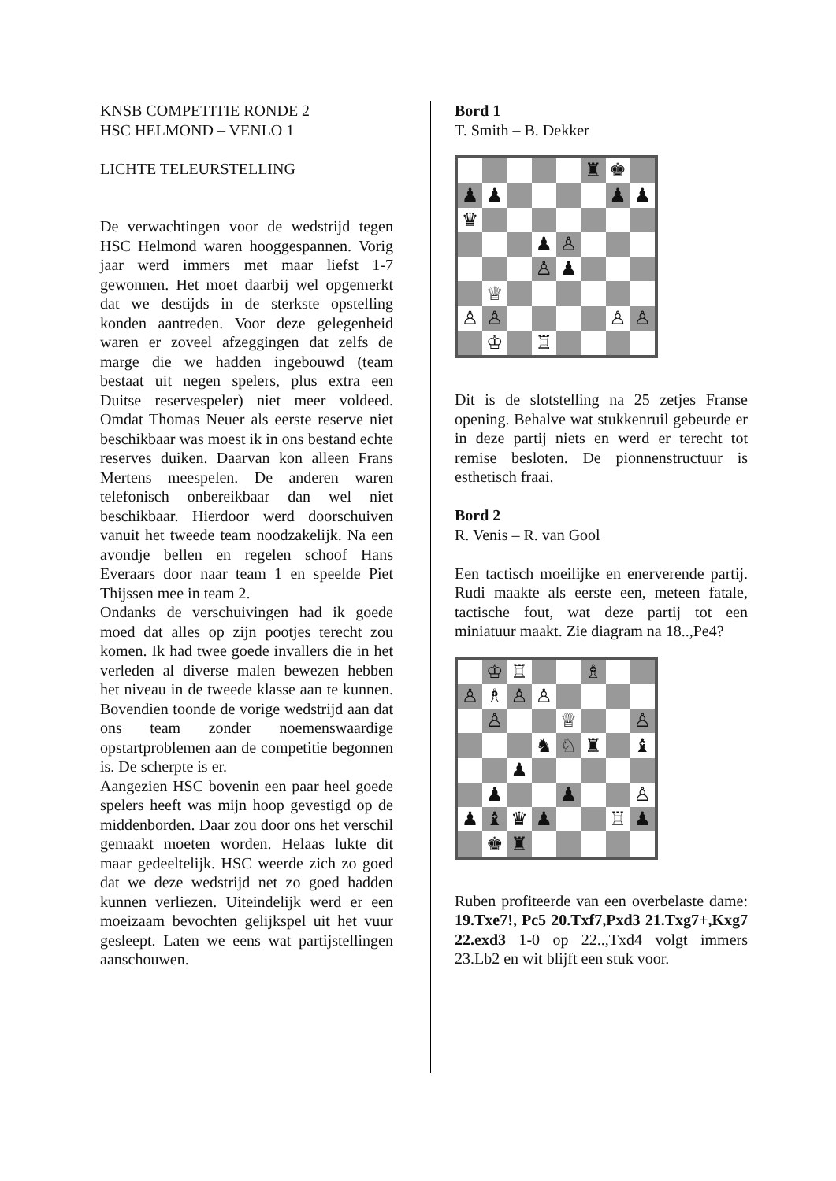KNSB COMPETITIE RONDE 2
HSC HELMOND – VENLO 1
LICHTE TELEURSTELLING
De verwachtingen voor de wedstrijd tegen HSC Helmond waren hooggespannen. Vorig jaar werd immers met maar liefst 1-7 gewonnen. Het moet daarbij wel opgemerkt dat we destijds in de sterkste opstelling konden aantreden. Voor deze gelegenheid waren er zoveel afzeggingen dat zelfs de marge die we hadden ingebouwd (team bestaat uit negen spelers, plus extra een Duitse reservespeler) niet meer voldeed. Omdat Thomas Neuer als eerste reserve niet beschikbaar was moest ik in ons bestand echte reserves duiken. Daarvan kon alleen Frans Mertens meespelen. De anderen waren telefonisch onbereikbaar dan wel niet beschikbaar. Hierdoor werd doorschuiven vanuit het tweede team noodzakelijk. Na een avondje bellen en regelen schoof Hans Everaars door naar team 1 en speelde Piet Thijssen mee in team 2.
Ondanks de verschuivingen had ik goede moed dat alles op zijn pootjes terecht zou komen. Ik had twee goede invallers die in het verleden al diverse malen bewezen hebben het niveau in de tweede klasse aan te kunnen. Bovendien toonde de vorige wedstrijd aan dat ons team zonder noemenswaardige opstartproblemen aan de competitie begonnen is. De scherpte is er.
Aangezien HSC bovenin een paar heel goede spelers heeft was mijn hoop gevestigd op de middenborden. Daar zou door ons het verschil gemaakt moeten worden. Helaas lukte dit maar gedeeltelijk. HSC weerde zich zo goed dat we deze wedstrijd net zo goed hadden kunnen verliezen. Uiteindelijk werd er een moeizaam bevochten gelijkspel uit het vuur gesleept. Laten we eens wat partijstellingen aanschouwen.
Bord 1
T. Smith – B. Dekker
♜
♚
♟
♟
♟
♟
♛
♟
♙
♙
♟
♕
♙
♙
♙
♙
♔
♖
Dit is de slotstelling na 25 zetjes Franse opening. Behalve wat stukkenruil gebeurde er in deze partij niets en werd er terecht tot remise besloten. De pionnenstructuur is esthetisch fraai.
Bord 2
R. Venis – R. van Gool
Een tactisch moeilijke en enerverende partij. Rudi maakte als eerste een, meteen fatale, tactische fout, wat deze partij tot een miniatuur maakt. Zie diagram na 18..,Pe4?
♔
♖
♗
♙
♗
♙
♙
♙
♕
♙
♞
♘
♜
♝
♟
♟
♟
♙
♟
♝
♛
♟
♖
♟
♚
♜
Ruben profiteerde van een overbelaste dame: 19.Txe7!, Pc5 20.Txf7,Pxd3 21.Txg7+,Kxg7 22.exd3 1-0 op 22..,Txd4 volgt immers 23.Lb2 en wit blijft een stuk voor.